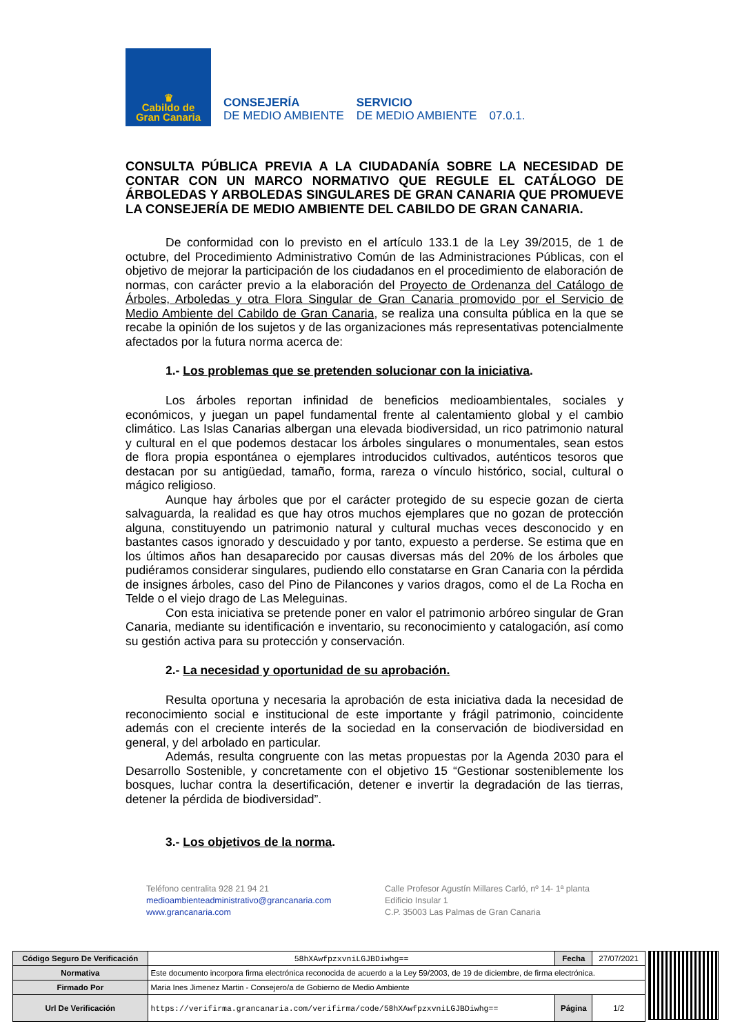♛
Cabildo de
Gran Canaria
CONSEJERÍA
DE MEDIO AMBIENTE
SERVICIO
DE MEDIO AMBIENTE
07.0.1.
CONSULTA PÚBLICA PREVIA A LA CIUDADANÍA SOBRE LA NECESIDAD DE CONTAR CON UN MARCO NORMATIVO QUE REGULE EL CATÁLOGO DE ÁRBOLEDAS Y ARBOLEDAS SINGULARES DE GRAN CANARIA QUE PROMUEVE LA CONSEJERÍA DE MEDIO AMBIENTE DEL CABILDO DE GRAN CANARIA.
De conformidad con lo previsto en el artículo 133.1 de la Ley 39/2015, de 1 de octubre, del Procedimiento Administrativo Común de las Administraciones Públicas, con el objetivo de mejorar la participación de los ciudadanos en el procedimiento de elaboración de normas, con carácter previo a la elaboración del Proyecto de Ordenanza del Catálogo de Árboles, Arboledas y otra Flora Singular de Gran Canaria promovido por el Servicio de Medio Ambiente del Cabildo de Gran Canaria, se realiza una consulta pública en la que se recabe la opinión de los sujetos y de las organizaciones más representativas potencialmente afectados por la futura norma acerca de:
1.- Los problemas que se pretenden solucionar con la iniciativa.
Los árboles reportan infinidad de beneficios medioambientales, sociales y económicos, y juegan un papel fundamental frente al calentamiento global y el cambio climático. Las Islas Canarias albergan una elevada biodiversidad, un rico patrimonio natural y cultural en el que podemos destacar los árboles singulares o monumentales, sean estos de flora propia espontánea o ejemplares introducidos cultivados, auténticos tesoros que destacan por su antigüedad, tamaño, forma, rareza o vínculo histórico, social, cultural o mágico religioso.
Aunque hay árboles que por el carácter protegido de su especie gozan de cierta salvaguarda, la realidad es que hay otros muchos ejemplares que no gozan de protección alguna, constituyendo un patrimonio natural y cultural muchas veces desconocido y en bastantes casos ignorado y descuidado y por tanto, expuesto a perderse. Se estima que en los últimos años han desaparecido por causas diversas más del 20% de los árboles que pudiéramos considerar singulares, pudiendo ello constatarse en Gran Canaria con la pérdida de insignes árboles, caso del Pino de Pilancones y varios dragos, como el de La Rocha en Telde o el viejo drago de Las Meleguinas.
Con esta iniciativa se pretende poner en valor el patrimonio arbóreo singular de Gran Canaria, mediante su identificación e inventario, su reconocimiento y catalogación, así como su gestión activa para su protección y conservación.
2.- La necesidad y oportunidad de su aprobación.
Resulta oportuna y necesaria la aprobación de esta iniciativa dada la necesidad de reconocimiento social e institucional de este importante y frágil patrimonio, coincidente además con el creciente interés de la sociedad en la conservación de biodiversidad en general, y del arbolado en particular.
Además, resulta congruente con las metas propuestas por la Agenda 2030 para el Desarrollo Sostenible, y concretamente con el objetivo 15 “Gestionar sosteniblemente los bosques, luchar contra la desertificación, detener e invertir la degradación de las tierras, detener la pérdida de biodiversidad”.
3.- Los objetivos de la norma.
Teléfono centralita 928 21 94 21
medioambienteadministrativo@grancanaria.com
www.grancanaria.com
Calle Profesor Agustín Millares Carló, nº 14- 1ª planta
Edificio Insular 1
C.P. 35003 Las Palmas de Gran Canaria
| Código Seguro De Verificación | 58hXAwfpzxvniLGJBDiwhg== | Fecha | 27/07/2021 |
| Normativa | Este documento incorpora firma electrónica reconocida de acuerdo a la Ley 59/2003, de 19 de diciembre, de firma electrónica. | | |
| Firmado Por | Maria Ines Jimenez Martin - Consejero/a de Gobierno de Medio Ambiente | | |
| Url De Verificación | https://verifirma.grancanaria.com/verifirma/code/58hXAwfpzxvniLGJBDiwhg== | Página | 1/2 |